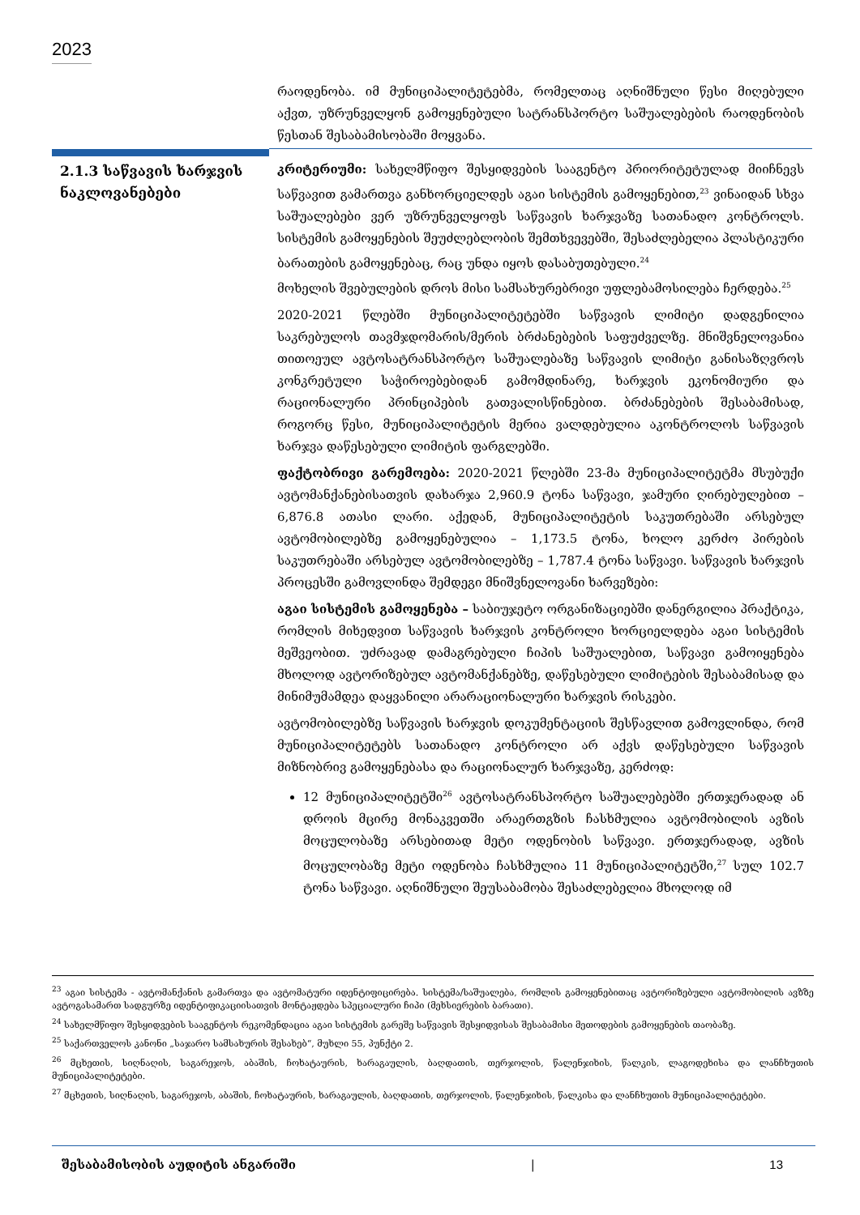2023
რაოდენობა. იმ მუნიციპალიტეტებმა, რომელთაც აღნიშნული წესი მიღებული აქვთ, უზრუნველყონ გამოყენებული სატრანსპორტო საშუალებების რაოდენობის წესთან შესაბამისობაში მოყვანა.
2.1.3 საწვავის ხარჯვის ნაკლოვანებები
კრიტერიუმი: სახელმწიფო შესყიდვების სააგენტო პრიორიტეტულად მიიჩნევს საწვავით გამართვა განხორციელდეს აგაი სისტემის გამოყენებით,<sup>23</sup> ვინაიდან სხვა საშუალებები ვერ უზრუნველყოფს საწვავის ხარჯვაზე სათანადო კონტროლს. სისტემის გამოყენების შეუძლებლობის შემთხვევებში, შესაძლებელია პლასტიკური ბარათების გამოყენებაც, რაც უნდა იყოს დასაბუთებული.<sup>24</sup>
მოხელის შვებულების დროს მისი სამსახურებრივი უფლებამოსილება ჩერდება.<sup>25</sup>
2020-2021 წლებში მუნიციპალიტეტებში საწვავის ლიმიტი დადგენილია საკრებულოს თავმჯდომარის/მერის ბრძანებების საფუძველზე. მნიშვნელოვანია თითოეულ ავტოსატრანსპორტო საშუალებაზე საწვავის ლიმიტი განისაზღვროს კონკრეტული საჭიროებებიდან გამომდინარე, ხარჯვის ეკონომიური და რაციონალური პრინციპების გათვალისწინებით. ბრძანებების შესაბამისად, როგორც წესი, მუნიციპალიტეტის მერია ვალდებულია აკონტროლოს საწვავის ხარჯვა დაწესებული ლიმიტის ფარგლებში.
ფაქტობრივი გარემოება: 2020-2021 წლებში 23-მა მუნიციპალიტეტმა მსუბუქი ავტომანქანებისათვის დახარჯა 2,960.9 ტონა საწვავი, ჯამური ღირებულებით – 6,876.8 ათასი ლარი. აქედან, მუნიციპალიტეტის საკუთრებაში არსებულ ავტომობილებზე გამოყენებულია – 1,173.5 ტონა, ხოლო კერძო პირების საკუთრებაში არსებულ ავტომობილებზე – 1,787.4 ტონა საწვავი. საწვავის ხარჯვის პროცესში გამოვლინდა შემდეგი მნიშვნელოვანი ხარვეზები:
აგაი სისტემის გამოყენება – საბიუჯეტო ორგანიზაციებში დანერგილია პრაქტიკა, რომლის მიხედვით საწვავის ხარჯვის კონტროლი ხორციელდება აგაი სისტემის მეშვეობით. უძრავად დამაგრებული ჩიპის საშუალებით, საწვავი გამოიყენება მხოლოდ ავტორიზებულ ავტომანქანებზე, დაწესებული ლიმიტების შესაბამისად და მინიმუმამდეა დაყვანილი არარაციონალური ხარჯვის რისკები.
ავტომობილებზე საწვავის ხარჯვის დოკუმენტაციის შესწავლით გამოვლინდა, რომ მუნიციპალიტეტებს სათანადო კონტროლი არ აქვს დაწესებული საწვავის მიზნობრივ გამოყენებასა და რაციონალურ ხარჯვაზე, კერძოდ:
12 მუნიციპალიტეტში<sup>26</sup> ავტოსატრანსპორტო საშუალებებში ერთჯერადად ან დროის მცირე მონაკვეთში არაერთგზის ჩასხმულია ავტომობილის ავზის მოცულობაზე არსებითად მეტი ოდენობის საწვავი. ერთჯერადად, ავზის მოცულობაზე მეტი ოდენობა ჩასხმულია 11 მუნიციპალიტეტში,<sup>27</sup> სულ 102.7 ტონა საწვავი. აღნიშნული შეუსაბამობა შესაძლებელია მხოლოდ იმ
<sup>23</sup> აგაი სისტემა - ავტომანქანის გამართვა და ავტომატური იდენტიფიცირება. სისტემა/საშუალება, რომლის გამოყენებითაც ავტორიზებული ავტომობილის ავზზე ავტოგასამართ სადგურზე იდენტიფიკაციისათვის მონტაჟდება სპეციალური ჩიპი (მეხსიერების ბარათი).
<sup>24</sup> სახელმწიფო შესყიდვების სააგენტოს რეკომენდაცია აგაი სისტემის გარეშე საწვავის შესყიდვისას შესაბამისი მეთოდების გამოყენების თაობაზე.
<sup>25</sup> საქართველოს კანონი „საჯარო სამსახურის შესახებ“, მუხლი 55, პუნქტი 2.
<sup>26</sup> მცხეთის, სიღნაღის, საგარეჯოს, აბაშის, ჩოხატაურის, ხარაგაულის, ბაღდათის, თერჯოლის, წალენჯიხის, წალკის, ლაგოდეხისა და ლანჩხუთის მუნიციპალიტეტები.
<sup>27</sup> მცხეთის, სიღნაღის, საგარეჯოს, აბაშის, ჩოხატაურის, ხარაგაულის, ბაღდათის, თერჯოლის, წალენჯიხის, წალკისა და ლანჩხუთის მუნიციპალიტეტები.
შესაბამისობის აუდიტის ანგარიში | 13